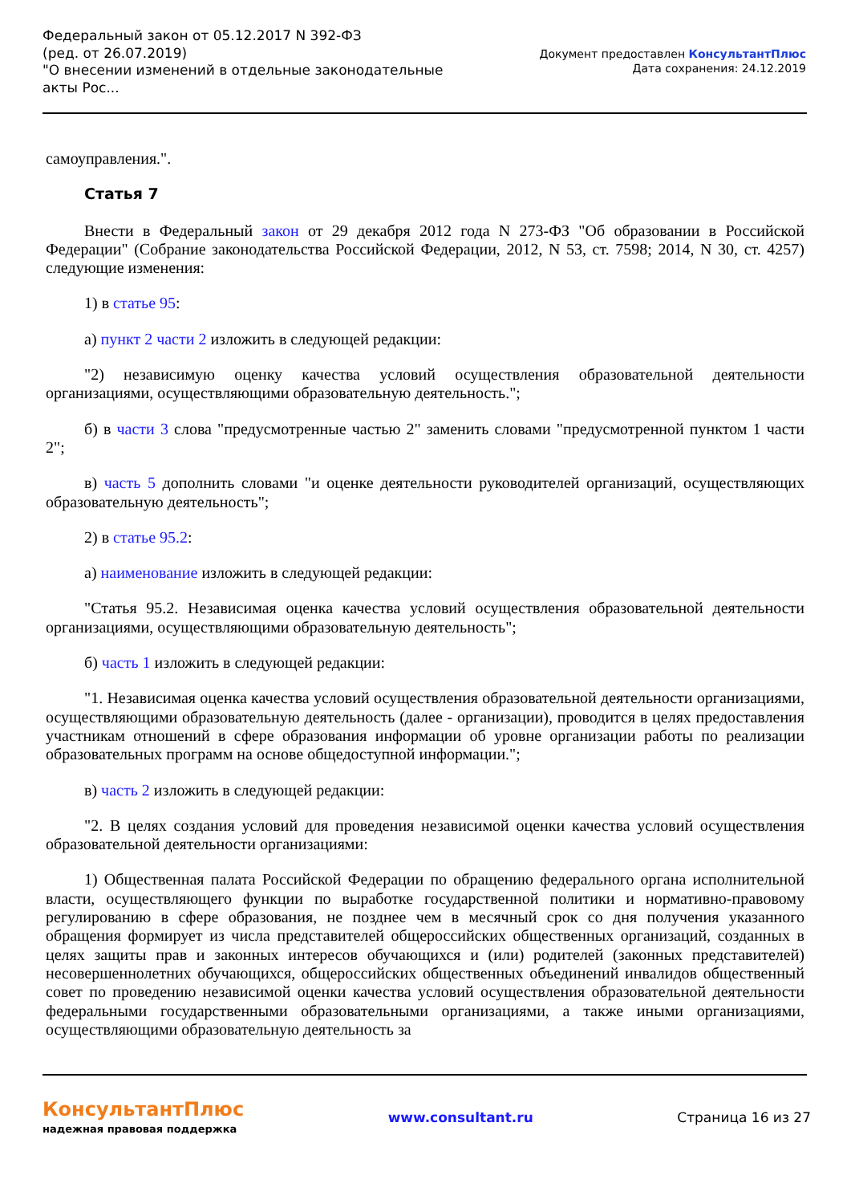Федеральный закон от 05.12.2017 N 392-ФЗ
(ред. от 26.07.2019)
"О внесении изменений в отдельные законодательные акты Рос...
Документ предоставлен КонсультантПлюс
Дата сохранения: 24.12.2019
самоуправления.".
Статья 7
Внести в Федеральный закон от 29 декабря 2012 года N 273-ФЗ "Об образовании в Российской Федерации" (Собрание законодательства Российской Федерации, 2012, N 53, ст. 7598; 2014, N 30, ст. 4257) следующие изменения:
1) в статье 95:
а) пункт 2 части 2 изложить в следующей редакции:
"2) независимую оценку качества условий осуществления образовательной деятельности организациями, осуществляющими образовательную деятельность.";
б) в части 3 слова "предусмотренные частью 2" заменить словами "предусмотренной пунктом 1 части 2";
в) часть 5 дополнить словами "и оценке деятельности руководителей организаций, осуществляющих образовательную деятельность";
2) в статье 95.2:
а) наименование изложить в следующей редакции:
"Статья 95.2. Независимая оценка качества условий осуществления образовательной деятельности организациями, осуществляющими образовательную деятельность";
б) часть 1 изложить в следующей редакции:
"1. Независимая оценка качества условий осуществления образовательной деятельности организациями, осуществляющими образовательную деятельность (далее - организации), проводится в целях предоставления участникам отношений в сфере образования информации об уровне организации работы по реализации образовательных программ на основе общедоступной информации.";
в) часть 2 изложить в следующей редакции:
"2. В целях создания условий для проведения независимой оценки качества условий осуществления образовательной деятельности организациями:
1) Общественная палата Российской Федерации по обращению федерального органа исполнительной власти, осуществляющего функции по выработке государственной политики и нормативно-правовому регулированию в сфере образования, не позднее чем в месячный срок со дня получения указанного обращения формирует из числа представителей общероссийских общественных организаций, созданных в целях защиты прав и законных интересов обучающихся и (или) родителей (законных представителей) несовершеннолетних обучающихся, общероссийских общественных объединений инвалидов общественный совет по проведению независимой оценки качества условий осуществления образовательной деятельности федеральными государственными образовательными организациями, а также иными организациями, осуществляющими образовательную деятельность за
КонсультантПлюс
надежная правовая поддержка
www.consultant.ru Страница 16 из 27